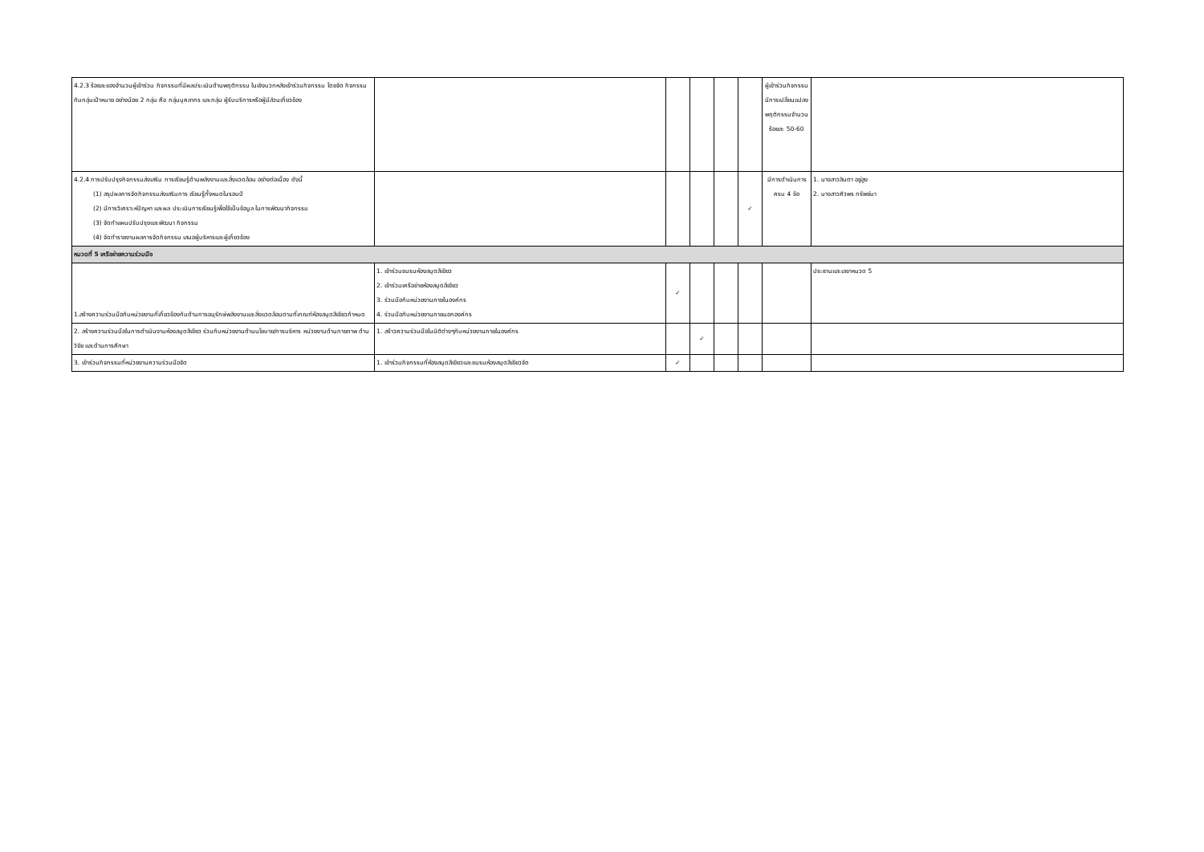| 4.2.3 ร้อยละของจำนวนผู้เข้าร่วม กิจกรรมที่มีผลประเมินด้านพฤติกรรม ในเชิงบวกหลังเข้าร่วมกิจกรรม โดยจัด กิจกรรมกับกลุ่มเป้าหมาย อย่างน้อย 2 กลุ่ม คือ กลุ่มบุคลากร และกลุ่ม ผู้รับบริการหรือผู้มีส่วนเกี่ยวข้อง | | | | | | ผู้เข้าร่วมกิจกรรมมีการเปลี่ยนแปลงพฤติกรรมจำนวนร้อยละ 50-60 | |
| 4.2.4 การปรับปรุงกิจกรรมส่งเสริม การเรียนรู้ด้านพลังงานและสิ่งแวดล้อม อย่างต่อเนื่อง ดังนี้ (1) สรุปผลการจัดกิจกรรมส่งเสริมการ เรียนรู้ทั้งหมดในรอบปี (2) มีการวิเคราะห์ปัญหา และผล ประเมินการเรียนรู้เพื่อใช้เป็นข้อมูล ในการพัฒนากิจกรรม (3) จัดทำแผนปรับปรุงและพัฒนา กิจกรรม (4) จัดทำรายงานผลการจัดกิจกรรม เสนอผู้บริหารและผู้เกี่ยวข้อง | | | | | ✓ | มีการดำเนินการครบ 4 ข้อ | 1. นางสาวสินตา อยู่สูง 2. นางสาวศิวพร ทรัพย์มา |
| หมวดที่ 5 เครือข่ายความร่วมมือ | | | | | | | |
| 1.สร้างความร่วมมือกับหน่วยงานที่เกี่ยวข้องกับด้านการอนุรักษ์พลังงานและสิ่งแวดล้อมตามที่เกณฑ์ห้องสมุดสีเขียวกำหนด | 1. เข้าร่วมชมรมห้องสมุดสีเขียว 2. เข้าร่วมเครือข่ายห้องสมุดสีเขียว 3. ร่วมมือกับหน่วยงานภายในองค์กร 4. ร่วมมือกับหน่วยงานภายนอกองค์กร | ✓ | | | | | ประธานและเลขาหมวด 5 |
| 2. สร้างความร่วมมือในการดำเนินงานห้องสมุดสีเขียว ร่วมกับหน่วยงานด้านนโยบาย/การบริหาร หน่วยงานด้านกายภาพ ด้านวิจัย และด้านการศึกษา | 1. สร้าวความร่วมมือในมิติต่างๆกับหน่วยงานภายในองค์กร | | ✓ | | | | |
| 3. เข้าร่วมกิจกรรมที่หน่วยงานความร่วมมือจัด | 1. เข้าร่วมกิจกรรมที่ห้องสมุดสีเขียวและชมรมห้องสมุดสีเขียวจัด | ✓ | | | | | |